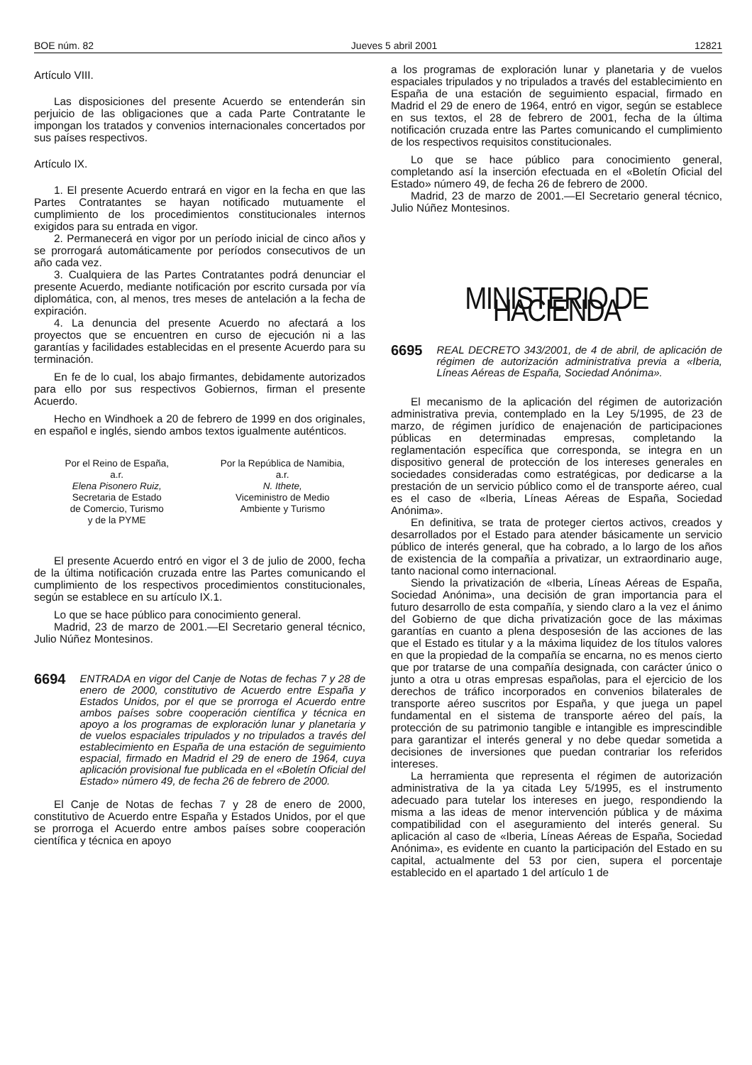BOE núm. 82 Jueves 5 abril 2001 12821
Artículo VIII.
Las disposiciones del presente Acuerdo se entenderán sin perjuicio de las obligaciones que a cada Parte Contratante le impongan los tratados y convenios internacionales concertados por sus países respectivos.
Artículo IX.
1. El presente Acuerdo entrará en vigor en la fecha en que las Partes Contratantes se hayan notificado mutuamente el cumplimiento de los procedimientos constitucionales internos exigidos para su entrada en vigor.
2. Permanecerá en vigor por un período inicial de cinco años y se prorrogará automáticamente por períodos consecutivos de un año cada vez.
3. Cualquiera de las Partes Contratantes podrá denunciar el presente Acuerdo, mediante notificación por escrito cursada por vía diplomática, con, al menos, tres meses de antelación a la fecha de expiración.
4. La denuncia del presente Acuerdo no afectará a los proyectos que se encuentren en curso de ejecución ni a las garantías y facilidades establecidas en el presente Acuerdo para su terminación.
En fe de lo cual, los abajo firmantes, debidamente autorizados para ello por sus respectivos Gobiernos, firman el presente Acuerdo.
Hecho en Windhoek a 20 de febrero de 1999 en dos originales, en español e inglés, siendo ambos textos igualmente auténticos.
Por el Reino de España,
a.r.
Elena Pisonero Ruiz,
Secretaria de Estado
de Comercio, Turismo
y de la PYME
Por la República de Namibia,
a.r.
N. Ithete,
Viceministro de Medio
Ambiente y Turismo
El presente Acuerdo entró en vigor el 3 de julio de 2000, fecha de la última notificación cruzada entre las Partes comunicando el cumplimiento de los respectivos procedimientos constitucionales, según se establece en su artículo IX.1.
Lo que se hace público para conocimiento general.
Madrid, 23 de marzo de 2001.—El Secretario general técnico, Julio Núñez Montesinos.
6694 ENTRADA en vigor del Canje de Notas de fechas 7 y 28 de enero de 2000, constitutivo de Acuerdo entre España y Estados Unidos, por el que se prorroga el Acuerdo entre ambos países sobre cooperación científica y técnica en apoyo a los programas de exploración lunar y planetaria y de vuelos espaciales tripulados y no tripulados a través del establecimiento en España de una estación de seguimiento espacial, firmado en Madrid el 29 de enero de 1964, cuya aplicación provisional fue publicada en el «Boletín Oficial del Estado» número 49, de fecha 26 de febrero de 2000.
El Canje de Notas de fechas 7 y 28 de enero de 2000, constitutivo de Acuerdo entre España y Estados Unidos, por el que se prorroga el Acuerdo entre ambos países sobre cooperación científica y técnica en apoyo
a los programas de exploración lunar y planetaria y de vuelos espaciales tripulados y no tripulados a través del establecimiento en España de una estación de seguimiento espacial, firmado en Madrid el 29 de enero de 1964, entró en vigor, según se establece en sus textos, el 28 de febrero de 2001, fecha de la última notificación cruzada entre las Partes comunicando el cumplimiento de los respectivos requisitos constitucionales.
Lo que se hace público para conocimiento general, completando así la inserción efectuada en el «Boletín Oficial del Estado» número 49, de fecha 26 de febrero de 2000.
Madrid, 23 de marzo de 2001.—El Secretario general técnico, Julio Núñez Montesinos.
MINISTERIO DE HACIENDA
6695 REAL DECRETO 343/2001, de 4 de abril, de aplicación de régimen de autorización administrativa previa a «Iberia, Líneas Aéreas de España, Sociedad Anónima».
El mecanismo de la aplicación del régimen de autorización administrativa previa, contemplado en la Ley 5/1995, de 23 de marzo, de régimen jurídico de enajenación de participaciones públicas en determinadas empresas, completando la reglamentación específica que corresponda, se integra en un dispositivo general de protección de los intereses generales en sociedades consideradas como estratégicas, por dedicarse a la prestación de un servicio público como el de transporte aéreo, cual es el caso de «Iberia, Líneas Aéreas de España, Sociedad Anónima».
En definitiva, se trata de proteger ciertos activos, creados y desarrollados por el Estado para atender básicamente un servicio público de interés general, que ha cobrado, a lo largo de los años de existencia de la compañía a privatizar, un extraordinario auge, tanto nacional como internacional.
Siendo la privatización de «Iberia, Líneas Aéreas de España, Sociedad Anónima», una decisión de gran importancia para el futuro desarrollo de esta compañía, y siendo claro a la vez el ánimo del Gobierno de que dicha privatización goce de las máximas garantías en cuanto a plena desposesión de las acciones de las que el Estado es titular y a la máxima liquidez de los títulos valores en que la propiedad de la compañía se encarna, no es menos cierto que por tratarse de una compañía designada, con carácter único o junto a otra u otras empresas españolas, para el ejercicio de los derechos de tráfico incorporados en convenios bilaterales de transporte aéreo suscritos por España, y que juega un papel fundamental en el sistema de transporte aéreo del país, la protección de su patrimonio tangible e intangible es imprescindible para garantizar el interés general y no debe quedar sometida a decisiones de inversiones que puedan contrariar los referidos intereses.
La herramienta que representa el régimen de autorización administrativa de la ya citada Ley 5/1995, es el instrumento adecuado para tutelar los intereses en juego, respondiendo la misma a las ideas de menor intervención pública y de máxima compatibilidad con el aseguramiento del interés general. Su aplicación al caso de «Iberia, Líneas Aéreas de España, Sociedad Anónima», es evidente en cuanto la participación del Estado en su capital, actualmente del 53 por cien, supera el porcentaje establecido en el apartado 1 del artículo 1 de